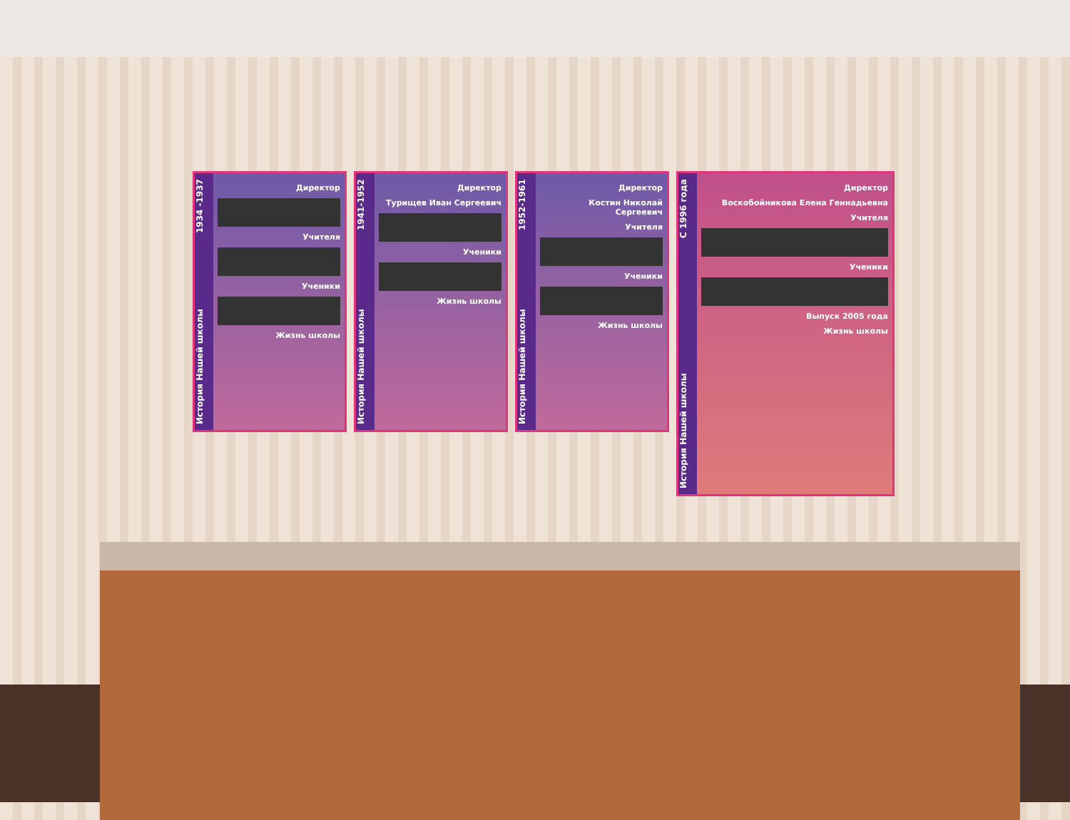История Нашей школы 1934 -1937
Директор
Учителя
Ученики
Жизнь школы
История Нашей школы 1941-1952
Директор
Турищев Иван Сергеевич
Ученики
Жизнь школы
История Нашей школы 1952-1961
Директор
Костин Николай Сергеевич
Учителя
Ученики
Жизнь школы
История Нашей школы С 1996 года
Директор
Воскобойникова Елена Геннадьевна
Учителя
Ученики
Выпуск 2005 года
Жизнь школы